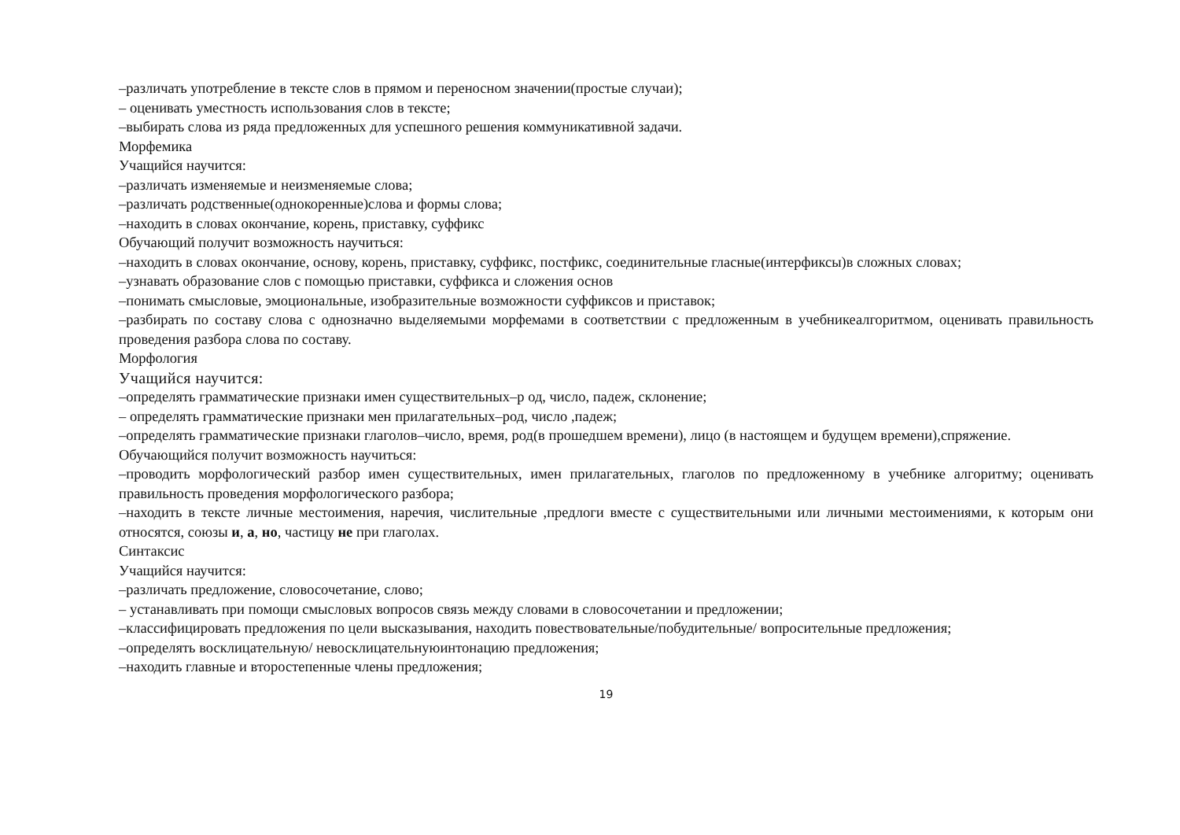–различать употребление в тексте слов в прямом и переносном значении(простые случаи);
– оценивать уместность использования слов в тексте;
–выбирать слова из ряда предложенных для успешного решения коммуникативной задачи.
Морфемика
Учащийся научится:
–различать изменяемые и неизменяемые слова;
–различать родственные(однокоренные)слова и формы слова;
–находить в словах окончание, корень, приставку, суффикс
Обучающий получит возможность научиться:
–находить в словах окончание, основу, корень, приставку, суффикс, постфикс, соединительные гласные(интерфиксы)в сложных словах;
–узнавать образование слов с помощью приставки, суффикса и сложения основ
–понимать смысловые, эмоциональные, изобразительные возможности суффиксов и приставок;
–разбирать по составу слова с однозначно выделяемыми морфемами в соответствии с предложенным в учебникеалгоритмом, оценивать правильность проведения разбора слова по составу.
Морфология
Учащийся научится:
–определять грамматические признаки имен существительных–р од, число, падеж, склонение;
– определять грамматические признаки мен прилагательных–род, число ,падеж;
–определять грамматические признаки глаголов–число, время, род(в прошедшем времени), лицо (в настоящем и будущем времени),спряжение.
Обучающийся получит возможность научиться:
–проводить морфологический разбор имен существительных, имен прилагательных, глаголов по предложенному в учебнике алгоритму; оценивать правильность проведения морфологического разбора;
–находить в тексте личные местоимения, наречия, числительные ,предлоги вместе с существительными или личными местоимениями, к которым они относятся, союзы и, а, но, частицу не при глаголах.
Синтаксис
Учащийся научится:
–различать предложение, словосочетание, слово;
– устанавливать при помощи смысловых вопросов связь между словами в словосочетании и предложении;
–классифицировать предложения по цели высказывания, находить повествовательные/побудительные/ вопросительные предложения;
–определять восклицательную/ невосклицательнуюинтонацию предложения;
–находить главные и второстепенные члены предложения;
19